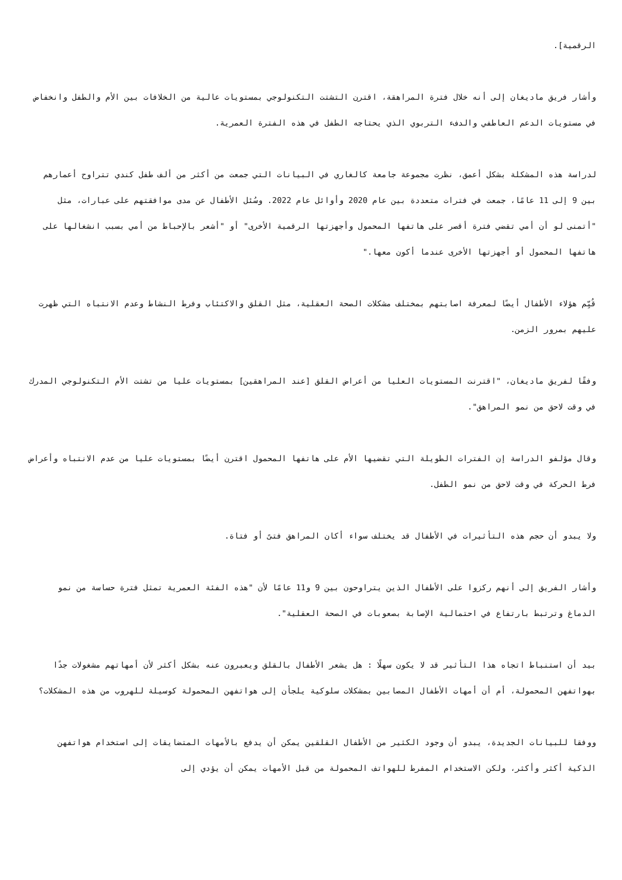الرقمية].
وأشار فريق ماديغان إلى أنه خلال فترة المراهقة، اقترن التشتت التكنولوجي بمستويات عالية من الخلافات بين الأم والطفل وانخفاض في مستويات الدعم العاطفي والدفء التربوي الذي يحتاجه الطفل في هذه الفترة العمرية.
لدراسة هذه المشكلة بشكل أعمق، نظرت مجموعة جامعة كالغاري في البيانات التي جمعت من أكثر من ألف طفل كندي تتراوح أعمارهم بين 9 إلى 11 عامًا، جمعت في فترات متعددة بين عام 2020 وأوائل عام 2022. وسُئل الأطفال عن مدى موافقتهم على عبارات، مثل "أتمنى لو أن أمي تقضي فترة أقصر على هاتفها المحمول وأجهزتها الرقمية الأخرى" أو "أشعر بالإحباط من أمي بسبب انشغالها على هاتفها المحمول أو أجهزتها الأخرى عندما أكون معها."
قُيِّم هؤلاء الأطفال أيضًا لمعرفة اصابتهم بمختلف مشكلات الصحة العقلية، مثل القلق والاكتئاب وفرط النشاط وعدم الانتباه التي ظهرت عليهم بمرور الزمن.
وفقًا لفريق ماديغان، "اقترنت المستويات العليا من أعراض القلق [عند المراهقين] بمستويات عليا من تشتت الأم التكنولوجي المدرك في وقت لاحق من نمو المراهق".
وقال مؤلفو الدراسة إن الفترات الطويلة التي تقضيها الأم على هاتفها المحمول اقترن أيضًا بمستويات عليا من عدم الانتباه وأعراض فرط الحركة في وقت لاحق من نمو الطفل.
ولا يبدو أن حجم هذه التأثيرات في الأطفال قد يختلف سواء أكان المراهق فتىً أو فتاة.
وأشار الفريق إلى أنهم ركزوا على الأطفال الذين يتراوحون بين 9 و11 عامًا لأن "هذه الفئة العمرية تمثل فترة حساسة من نمو الدماغ وترتبط بارتفاع في احتمالية الإصابة بصعوبات في الصحة العقلية".
بيد أن استنباط اتجاه هذا التأثير قد لا يكون سهلًا : هل يشعر الأطفال بالقلق ويعبرون عنه بشكل أكثر لأن أمهاتهم مشغولات جدًا بهواتفهن المحمولة، أم أن أمهات الأطفال المصابين بمشكلات سلوكية يلجأن إلى هواتفهن المحمولة كوسيلة للهروب من هذه المشكلات؟
ووفقا للبيانات الجديدة، يبدو أن وجود الكثير من الأطفال القلقين يمكن أن يدفع بالأمهات المتضايقات إلى استخدام هواتفهن الذكية أكثر وأكثر، ولكن الاستخدام المفرط للهواتف المحمولة من قبل الأمهات يمكن أن يؤدي إلى